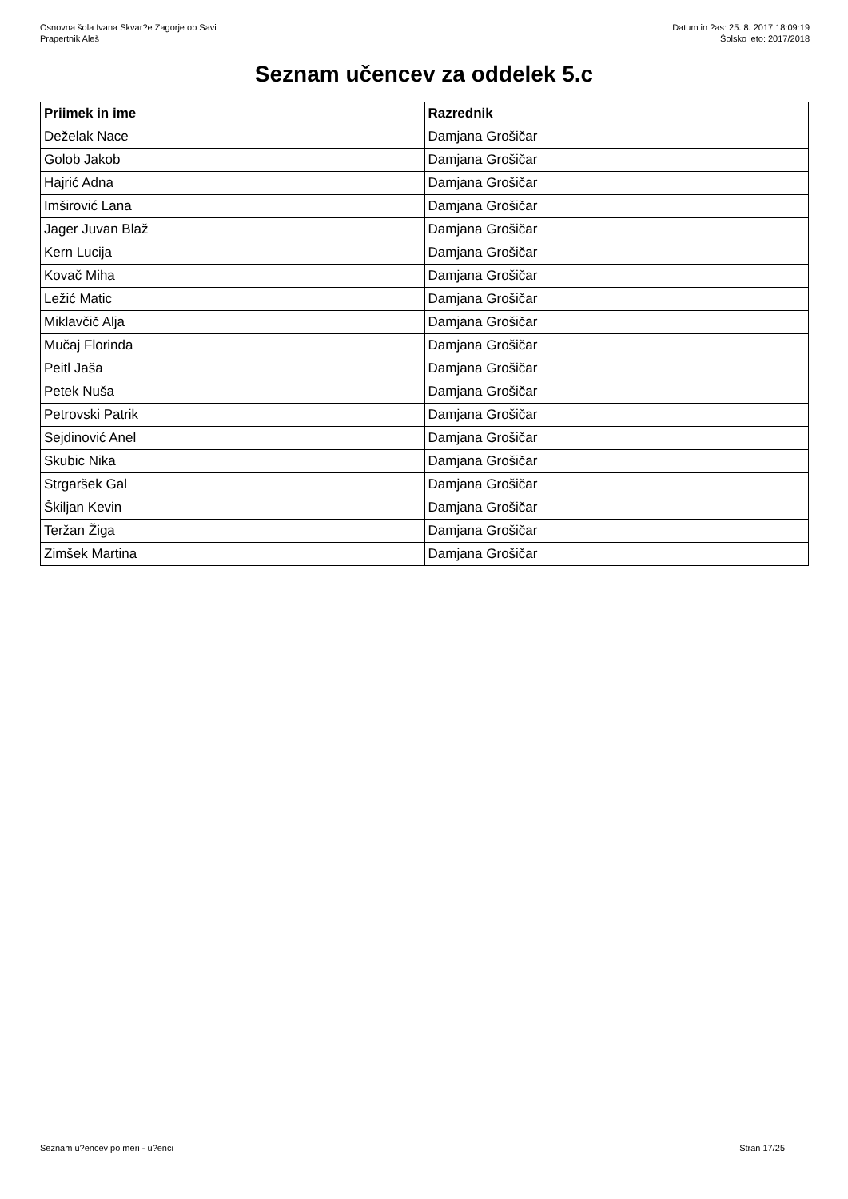Osnovna šola Ivana Skvar?e Zagorje ob Savi
Prapertnik Aleš
Datum in ?as: 25. 8. 2017 18:09:19
Šolsko leto: 2017/2018
Seznam učencev za oddelek 5.c
| Priimek in ime | Razrednik |
| --- | --- |
| Deželak Nace | Damjana Grošičar |
| Golob Jakob | Damjana Grošičar |
| Hajrić Adna | Damjana Grošičar |
| Imširović Lana | Damjana Grošičar |
| Jager Juvan Blaž | Damjana Grošičar |
| Kern Lucija | Damjana Grošičar |
| Kovač Miha | Damjana Grošičar |
| Ležić Matic | Damjana Grošičar |
| Miklavčič Alja | Damjana Grošičar |
| Mučaj Florinda | Damjana Grošičar |
| Peitl Jaša | Damjana Grošičar |
| Petek Nuša | Damjana Grošičar |
| Petrovski Patrik | Damjana Grošičar |
| Sejdinović Anel | Damjana Grošičar |
| Skubic Nika | Damjana Grošičar |
| Strgaršek Gal | Damjana Grošičar |
| Škiljan Kevin | Damjana Grošičar |
| Teržan Žiga | Damjana Grošičar |
| Zimšek Martina | Damjana Grošičar |
Seznam u?encev po meri - u?enci Stran 17/25